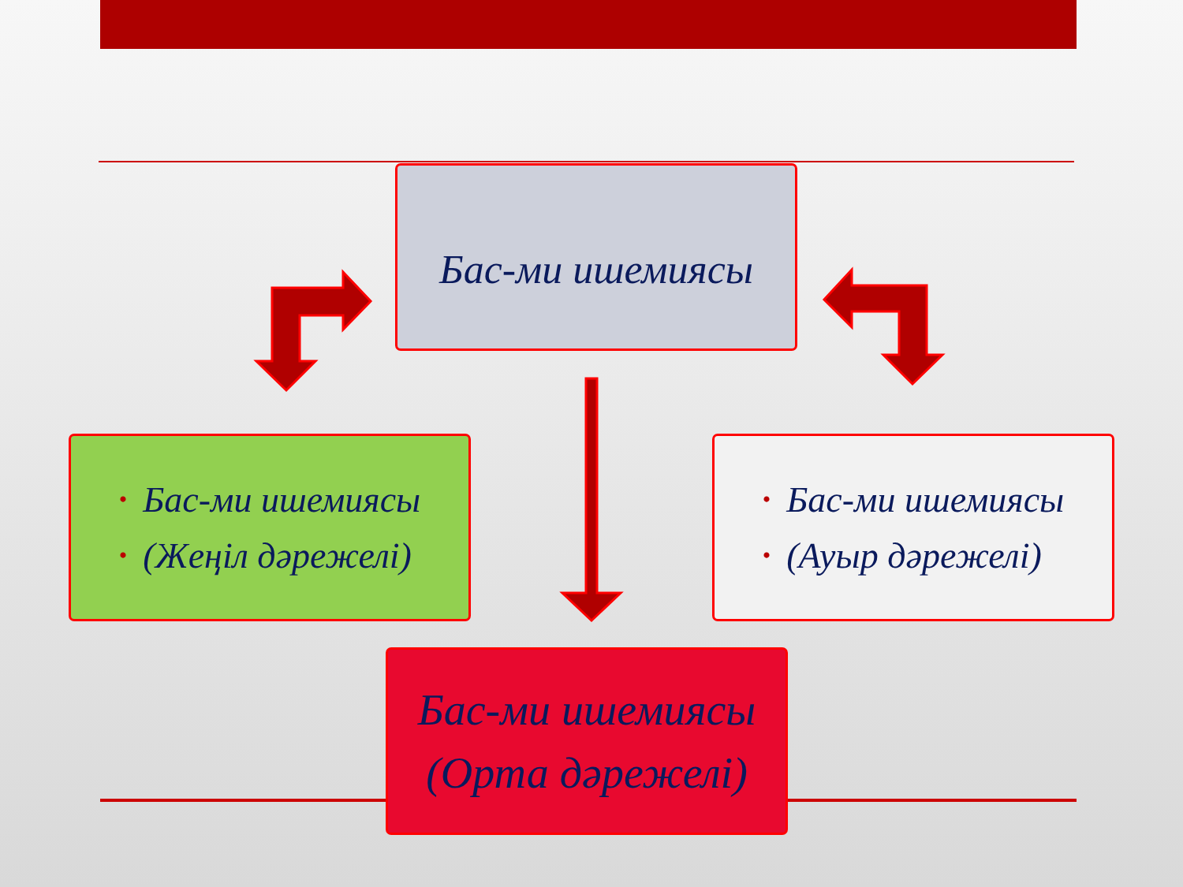Бас-ми ишемиясы
• Бас-ми ишемиясы
• (Жеңіл дәрежелі)
• Бас-ми ишемиясы
• (Ауыр дәрежелі)
Бас-ми ишемиясы
(Орта дәрежелі)